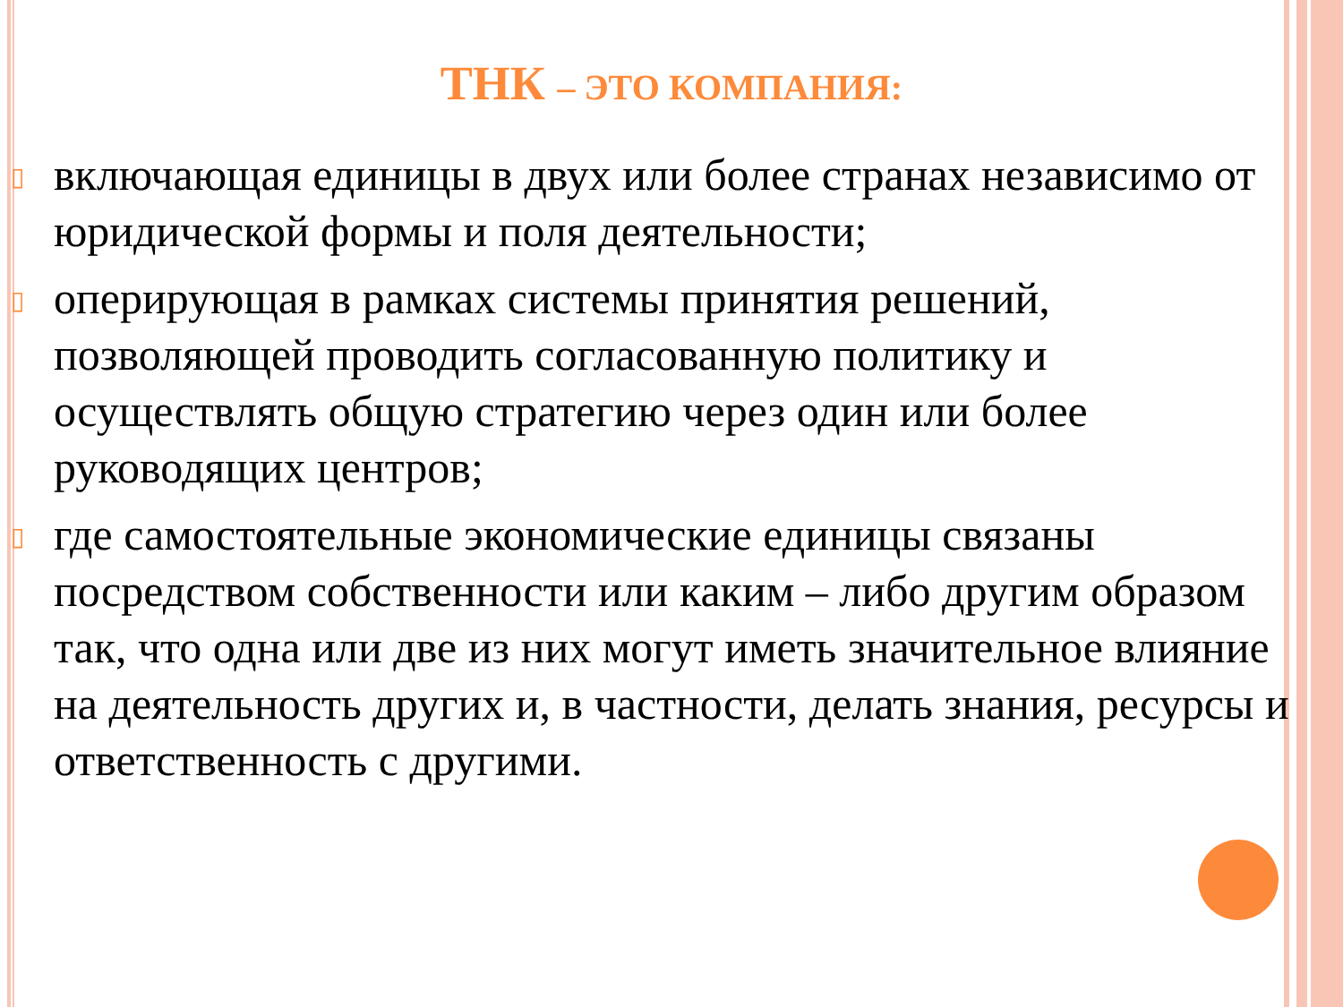ТНК – ЭТО КОМПАНИЯ:
▯ включающая единицы в двух или более странах независимо от юридической формы и поля деятельности;
▯ оперирующая в рамках системы принятия решений, позволяющей проводить согласованную политику и осуществлять общую стратегию через один или более руководящих центров;
▯ где самостоятельные экономические единицы связаны посредством собственности или каким – либо другим образом так, что одна или две из них могут иметь значительное влияние на деятельность других и, в частности, делать знания, ресурсы и ответственность с другими.